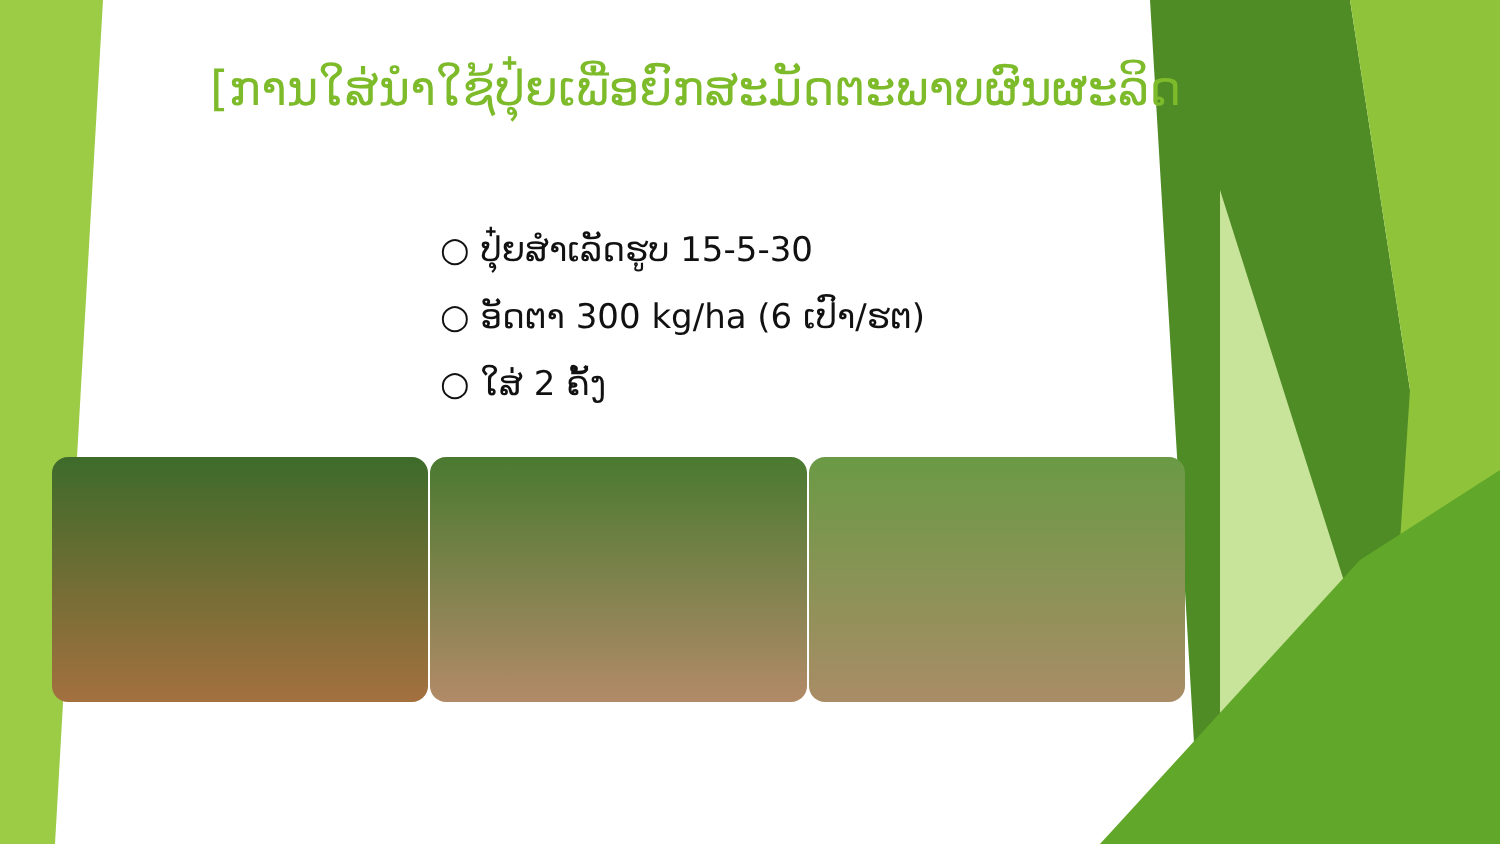[ການໃສ່ນຳໃຊ້ປຸ໋ຍເພື່ອຍົກສະມັດຕະພາບຜົນຜະລິດ
○ ປຸ໋ຍສຳເລັດຮູບ 15-5-30
○ ອັດຕາ 300 kg/ha (6 ເປົາ/ຮຕ)
○ ໃສ່ 2 ຄັ້ງ